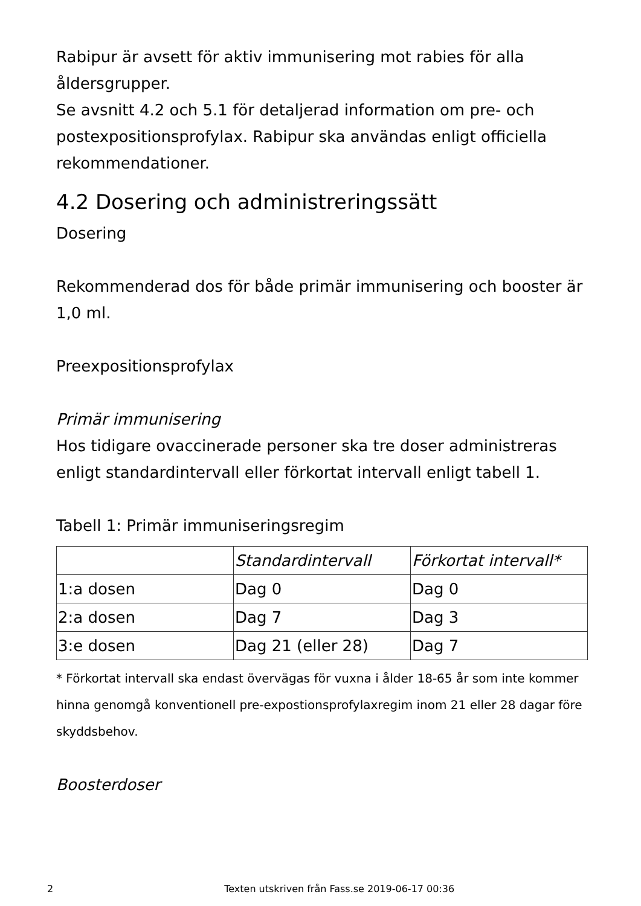Rabipur är avsett för aktiv immunisering mot rabies för alla åldersgrupper.
Se avsnitt 4.2 och 5.1 för detaljerad information om pre- och postexpositionsprofylax. Rabipur ska användas enligt officiella rekommendationer.
4.2 Dosering och administreringssätt
Dosering
Rekommenderad dos för både primär immunisering och booster är 1,0 ml.
Preexpositionsprofylax
Primär immunisering
Hos tidigare ovaccinerade personer ska tre doser administreras enligt standardintervall eller förkortat intervall enligt tabell 1.
Tabell 1: Primär immuniseringsregim
| | Standardintervall | Förkortat intervall* |
| --- | --- | --- |
| 1:a dosen | Dag 0 | Dag 0 |
| 2:a dosen | Dag 7 | Dag 3 |
| 3:e dosen | Dag 21 (eller 28) | Dag 7 |
* Förkortat intervall ska endast övervägas för vuxna i ålder 18-65 år som inte kommer hinna genomgå konventionell pre-expostionsprofylaxregim inom 21 eller 28 dagar före skyddsbehov.
Boosterdoser
2 Texten utskriven från Fass.se 2019-06-17 00:36